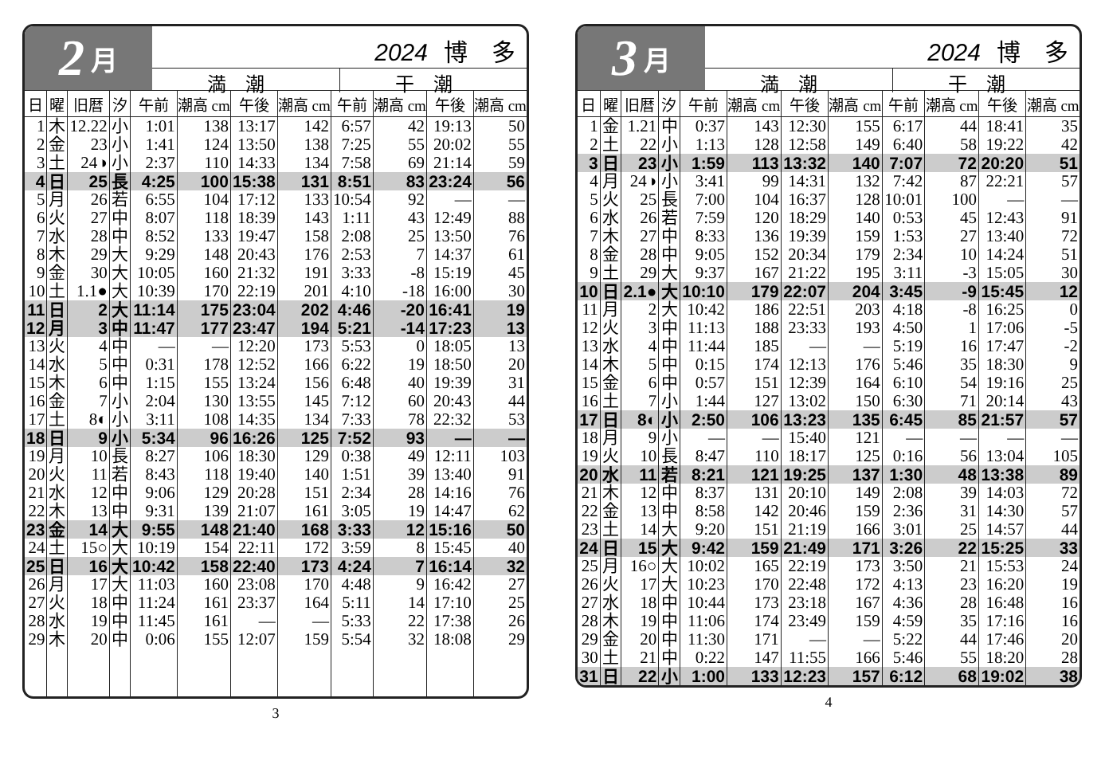2 月
2024 博　多
満潮 干潮
| 日 | 曜 | 旧暦 | 汐 | 午前 | 潮高 cm | 午後 | 潮高 cm | 午前 | 潮高 cm | 午後 | 潮高 cm |
| --- | --- | --- | --- | --- | --- | --- | --- | --- | --- | --- | --- |
| 1 | 木 | 12.22 | 小 | 1:01 | 138 | 13:17 | 142 | 6:57 | 42 | 19:13 | 50 |
| 2 | 金 | 23 | 小 | 1:41 | 124 | 13:50 | 138 | 7:25 | 55 | 20:02 | 55 |
| 3 | 土 | 24◑ | 小 | 2:37 | 110 | 14:33 | 134 | 7:58 | 69 | 21:14 | 59 |
| 4 | 日 | 25 | 長 | 4:25 | 100 | 15:38 | 131 | 8:51 | 83 | 23:24 | 56 |
| 5 | 月 | 26 | 若 | 6:55 | 104 | 17:12 | 133 | 10:54 | 92 | — | — |
| 6 | 火 | 27 | 中 | 8:07 | 118 | 18:39 | 143 | 1:11 | 43 | 12:49 | 88 |
| 7 | 水 | 28 | 中 | 8:52 | 133 | 19:47 | 158 | 2:08 | 25 | 13:50 | 76 |
| 8 | 木 | 29 | 大 | 9:29 | 148 | 20:43 | 176 | 2:53 | 7 | 14:37 | 61 |
| 9 | 金 | 30 | 大 | 10:05 | 160 | 21:32 | 191 | 3:33 | -8 | 15:19 | 45 |
| 10 | 土 | 1.1● | 大 | 10:39 | 170 | 22:19 | 201 | 4:10 | -18 | 16:00 | 30 |
| 11 | 日 | 2 | 大 | 11:14 | 175 | 23:04 | 202 | 4:46 | -20 | 16:41 | 19 |
| 12 | 月 | 3 | 中 | 11:47 | 177 | 23:47 | 194 | 5:21 | -14 | 17:23 | 13 |
| 13 | 火 | 4 | 中 | — | — | 12:20 | 173 | 5:53 | 0 | 18:05 | 13 |
| 14 | 水 | 5 | 中 | 0:31 | 178 | 12:52 | 166 | 6:22 | 19 | 18:50 | 20 |
| 15 | 木 | 6 | 中 | 1:15 | 155 | 13:24 | 156 | 6:48 | 40 | 19:39 | 31 |
| 16 | 金 | 7 | 小 | 2:04 | 130 | 13:55 | 145 | 7:12 | 60 | 20:43 | 44 |
| 17 | 土 | 8◐ | 小 | 3:11 | 108 | 14:35 | 134 | 7:33 | 78 | 22:32 | 53 |
| 18 | 日 | 9 | 小 | 5:34 | 96 | 16:26 | 125 | 7:52 | 93 | — | — |
| 19 | 月 | 10 | 長 | 8:27 | 106 | 18:30 | 129 | 0:38 | 49 | 12:11 | 103 |
| 20 | 火 | 11 | 若 | 8:43 | 118 | 19:40 | 140 | 1:51 | 39 | 13:40 | 91 |
| 21 | 水 | 12 | 中 | 9:06 | 129 | 20:28 | 151 | 2:34 | 28 | 14:16 | 76 |
| 22 | 木 | 13 | 中 | 9:31 | 139 | 21:07 | 161 | 3:05 | 19 | 14:47 | 62 |
| 23 | 金 | 14 | 大 | 9:55 | 148 | 21:40 | 168 | 3:33 | 12 | 15:16 | 50 |
| 24 | 土 | 15○ | 大 | 10:19 | 154 | 22:11 | 172 | 3:59 | 8 | 15:45 | 40 |
| 25 | 日 | 16 | 大 | 10:42 | 158 | 22:40 | 173 | 4:24 | 7 | 16:14 | 32 |
| 26 | 月 | 17 | 大 | 11:03 | 160 | 23:08 | 170 | 4:48 | 9 | 16:42 | 27 |
| 27 | 火 | 18 | 中 | 11:24 | 161 | 23:37 | 164 | 5:11 | 14 | 17:10 | 25 |
| 28 | 水 | 19 | 中 | 11:45 | 161 | — | — | 5:33 | 22 | 17:38 | 26 |
| 29 | 木 | 20 | 中 | 0:06 | 155 | 12:07 | 159 | 5:54 | 32 | 18:08 | 29 |
3
3 月
2024 博　多
満潮 干潮
| 日 | 曜 | 旧暦 | 汐 | 午前 | 潮高 cm | 午後 | 潮高 cm | 午前 | 潮高 cm | 午後 | 潮高 cm |
| --- | --- | --- | --- | --- | --- | --- | --- | --- | --- | --- | --- |
| 1 | 金 | 1.21 | 中 | 0:37 | 143 | 12:30 | 155 | 6:17 | 44 | 18:41 | 35 |
| 2 | 土 | 22 | 小 | 1:13 | 128 | 12:58 | 149 | 6:40 | 58 | 19:22 | 42 |
| 3 | 日 | 23 | 小 | 1:59 | 113 | 13:32 | 140 | 7:07 | 72 | 20:20 | 51 |
| 4 | 月 | 24◑ | 小 | 3:41 | 99 | 14:31 | 132 | 7:42 | 87 | 22:21 | 57 |
| 5 | 火 | 25 | 長 | 7:00 | 104 | 16:37 | 128 | 10:01 | 100 | — | — |
| 6 | 水 | 26 | 若 | 7:59 | 120 | 18:29 | 140 | 0:53 | 45 | 12:43 | 91 |
| 7 | 木 | 27 | 中 | 8:33 | 136 | 19:39 | 159 | 1:53 | 27 | 13:40 | 72 |
| 8 | 金 | 28 | 中 | 9:05 | 152 | 20:34 | 179 | 2:34 | 10 | 14:24 | 51 |
| 9 | 土 | 29 | 大 | 9:37 | 167 | 21:22 | 195 | 3:11 | -3 | 15:05 | 30 |
| 10 | 日 | 2.1● | 大 | 10:10 | 179 | 22:07 | 204 | 3:45 | -9 | 15:45 | 12 |
| 11 | 月 | 2 | 大 | 10:42 | 186 | 22:51 | 203 | 4:18 | -8 | 16:25 | 0 |
| 12 | 火 | 3 | 中 | 11:13 | 188 | 23:33 | 193 | 4:50 | 1 | 17:06 | -5 |
| 13 | 水 | 4 | 中 | 11:44 | 185 | — | — | 5:19 | 16 | 17:47 | -2 |
| 14 | 木 | 5 | 中 | 0:15 | 174 | 12:13 | 176 | 5:46 | 35 | 18:30 | 9 |
| 15 | 金 | 6 | 中 | 0:57 | 151 | 12:39 | 164 | 6:10 | 54 | 19:16 | 25 |
| 16 | 土 | 7 | 小 | 1:44 | 127 | 13:02 | 150 | 6:30 | 71 | 20:14 | 43 |
| 17 | 日 | 8◐ | 小 | 2:50 | 106 | 13:23 | 135 | 6:45 | 85 | 21:57 | 57 |
| 18 | 月 | 9 | 小 | — | — | 15:40 | 121 | — | — | — | — |
| 19 | 火 | 10 | 長 | 8:47 | 110 | 18:17 | 125 | 0:16 | 56 | 13:04 | 105 |
| 20 | 水 | 11 | 若 | 8:21 | 121 | 19:25 | 137 | 1:30 | 48 | 13:38 | 89 |
| 21 | 木 | 12 | 中 | 8:37 | 131 | 20:10 | 149 | 2:08 | 39 | 14:03 | 72 |
| 22 | 金 | 13 | 中 | 8:58 | 142 | 20:46 | 159 | 2:36 | 31 | 14:30 | 57 |
| 23 | 土 | 14 | 大 | 9:20 | 151 | 21:19 | 166 | 3:01 | 25 | 14:57 | 44 |
| 24 | 日 | 15 | 大 | 9:42 | 159 | 21:49 | 171 | 3:26 | 22 | 15:25 | 33 |
| 25 | 月 | 16○ | 大 | 10:02 | 165 | 22:19 | 173 | 3:50 | 21 | 15:53 | 24 |
| 26 | 火 | 17 | 大 | 10:23 | 170 | 22:48 | 172 | 4:13 | 23 | 16:20 | 19 |
| 27 | 水 | 18 | 中 | 10:44 | 173 | 23:18 | 167 | 4:36 | 28 | 16:48 | 16 |
| 28 | 木 | 19 | 中 | 11:06 | 174 | 23:49 | 159 | 4:59 | 35 | 17:16 | 16 |
| 29 | 金 | 20 | 中 | 11:30 | 171 | — | — | 5:22 | 44 | 17:46 | 20 |
| 30 | 土 | 21 | 中 | 0:22 | 147 | 11:55 | 166 | 5:46 | 55 | 18:20 | 28 |
| 31 | 日 | 22 | 小 | 1:00 | 133 | 12:23 | 157 | 6:12 | 68 | 19:02 | 38 |
4